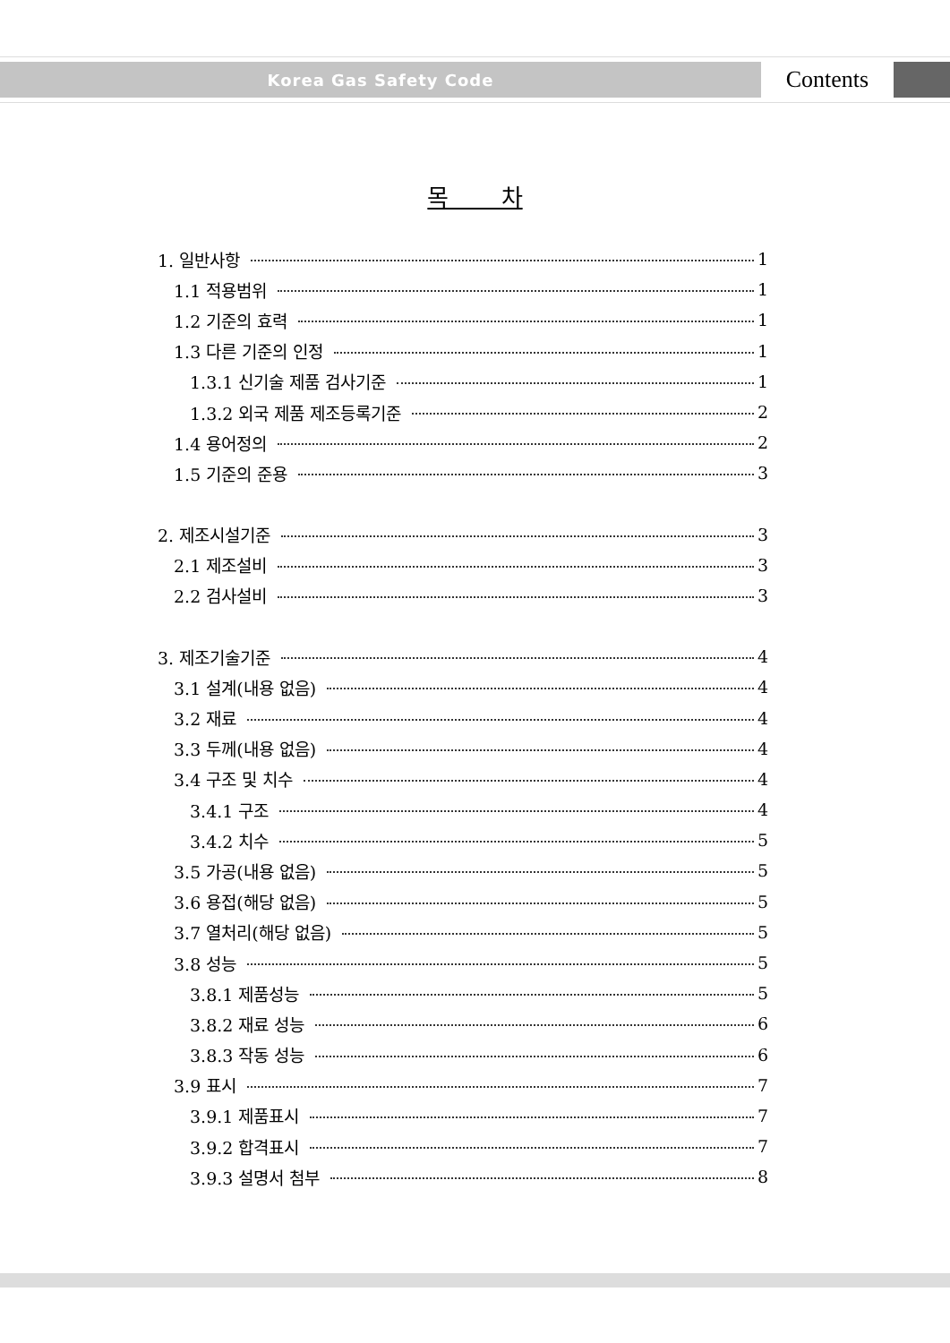Korea Gas Safety Code
Contents
목 차
1. 일반사항 1
1.1 적용범위 1
1.2 기준의 효력 1
1.3 다른 기준의 인정 1
1.3.1 신기술 제품 검사기준 1
1.3.2 외국 제품 제조등록기준 2
1.4 용어정의 2
1.5 기준의 준용 3
2. 제조시설기준 3
2.1 제조설비 3
2.2 검사설비 3
3. 제조기술기준 4
3.1 설계(내용 없음) 4
3.2 재료 4
3.3 두께(내용 없음) 4
3.4 구조 및 치수 4
3.4.1 구조 4
3.4.2 치수 5
3.5 가공(내용 없음) 5
3.6 용접(해당 없음) 5
3.7 열처리(해당 없음) 5
3.8 성능 5
3.8.1 제품성능 5
3.8.2 재료 성능 6
3.8.3 작동 성능 6
3.9 표시 7
3.9.1 제품표시 7
3.9.2 합격표시 7
3.9.3 설명서 첨부 8